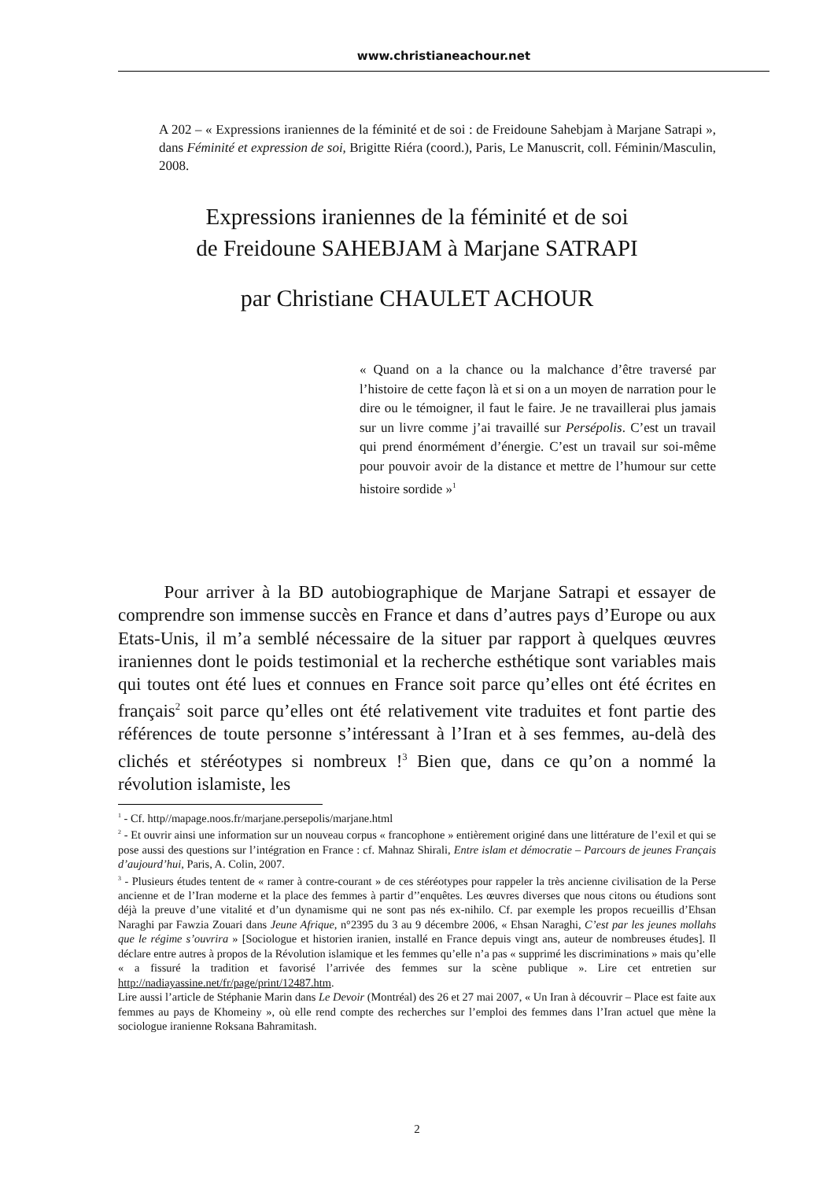www.christianeachour.net
A 202 – « Expressions iraniennes de la féminité et de soi : de Freidoune Sahebjam à Marjane Satrapi », dans Féminité et expression de soi, Brigitte Riéra (coord.), Paris, Le Manuscrit, coll. Féminin/Masculin, 2008.
Expressions iraniennes de la féminité et de soi
de Freidoune SAHEBJAM à Marjane SATRAPI
par Christiane CHAULET ACHOUR
« Quand on a la chance ou la malchance d’être traversé par l’histoire de cette façon là et si on a un moyen de narration pour le dire ou le témoigner, il faut le faire. Je ne travaillerai plus jamais sur un livre comme j’ai travaillé sur Persépolis. C’est un travail qui prend énormément d’énergie. C’est un travail sur soi-même pour pouvoir avoir de la distance et mettre de l’humour sur cette histoire sordide »<sup>1</sup>
Pour arriver à la BD autobiographique de Marjane Satrapi et essayer de comprendre son immense succès en France et dans d’autres pays d’Europe ou aux Etats-Unis, il m’a semblé nécessaire de la situer par rapport à quelques œuvres iraniennes dont le poids testimonial et la recherche esthétique sont variables mais qui toutes ont été lues et connues en France soit parce qu’elles ont été écrites en français<sup>2</sup> soit parce qu’elles ont été relativement vite traduites et font partie des références de toute personne s’intéressant à l’Iran et à ses femmes, au-delà des clichés et stéréotypes si nombreux !<sup>3</sup> Bien que, dans ce qu’on a nommé la révolution islamiste, les
<sup>1</sup> - Cf. http//mapage.noos.fr/marjane.persepolis/marjane.html
<sup>2</sup> - Et ouvrir ainsi une information sur un nouveau corpus « francophone » entièrement originé dans une littérature de l’exil et qui se pose aussi des questions sur l’intégration en France : cf. Mahnaz Shirali, Entre islam et démocratie – Parcours de jeunes Français d’aujourd’hui, Paris, A. Colin, 2007.
<sup>3</sup> - Plusieurs études tentent de « ramer à contre-courant » de ces stéréotypes pour rappeler la très ancienne civilisation de la Perse ancienne et de l’Iran moderne et la place des femmes à partir d’’enquêtes. Les œuvres diverses que nous citons ou étudions sont déjà la preuve d’une vitalité et d’un dynamisme qui ne sont pas nés ex-nihilo. Cf. par exemple les propos recueillis d’Ehsan Naraghi par Fawzia Zouari dans Jeune Afrique, n°2395 du 3 au 9 décembre 2006, « Ehsan Naraghi, C’est par les jeunes mollahs que le régime s’ouvrira » [Sociologue et historien iranien, installé en France depuis vingt ans, auteur de nombreuses études]. Il déclare entre autres à propos de la Révolution islamique et les femmes qu’elle n’a pas « supprimé les discriminations » mais qu’elle « a fissuré la tradition et favorisé l’arrivée des femmes sur la scène publique ». Lire cet entretien sur http://nadiayassine.net/fr/page/print/12487.htm.
Lire aussi l’article de Stéphanie Marin dans Le Devoir (Montréal) des 26 et 27 mai 2007, « Un Iran à découvrir – Place est faite aux femmes au pays de Khomeiny », où elle rend compte des recherches sur l’emploi des femmes dans l’Iran actuel que mène la sociologue iranienne Roksana Bahramitash.
2